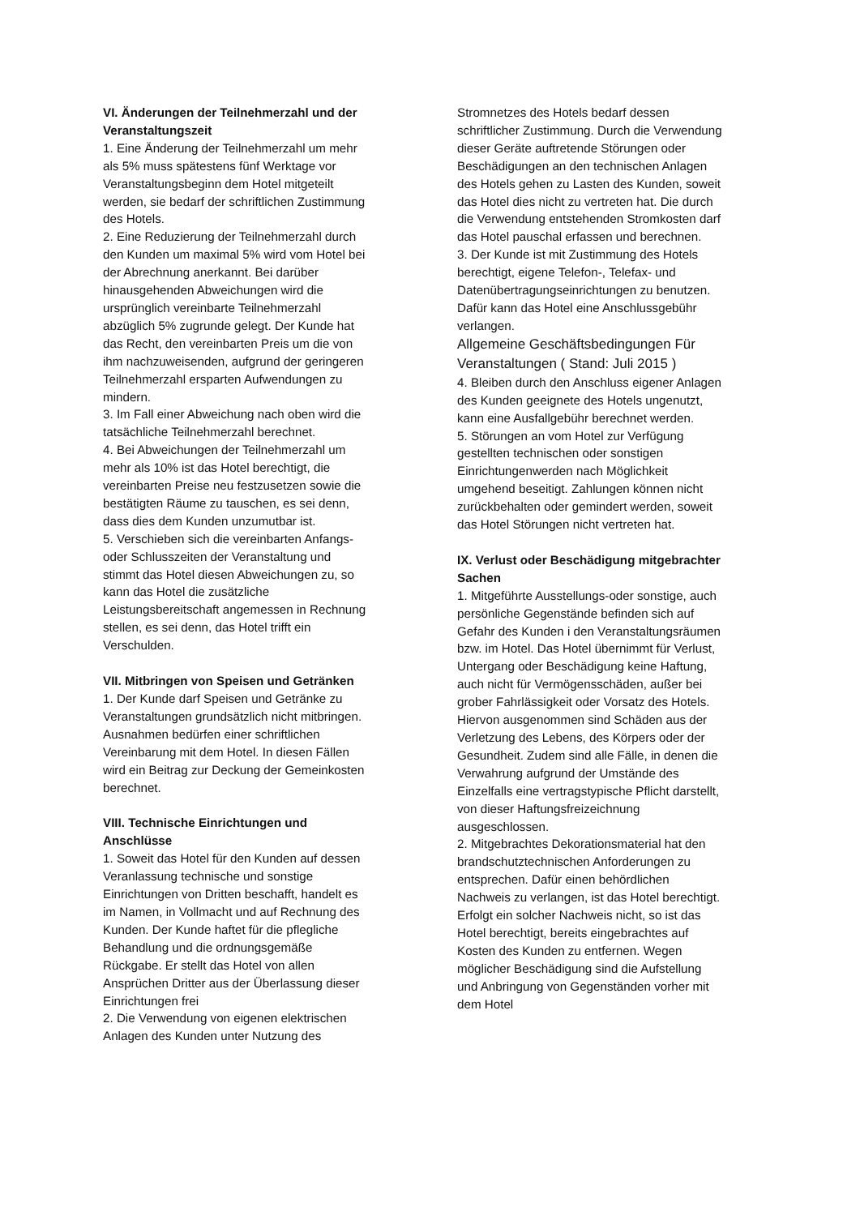VI. Änderungen der Teilnehmerzahl und der Veranstaltungszeit
1. Eine Änderung der Teilnehmerzahl um mehr als 5% muss spätestens fünf Werktage vor Veranstaltungsbeginn dem Hotel mitgeteilt werden, sie bedarf der schriftlichen Zustimmung des Hotels.
2. Eine Reduzierung der Teilnehmerzahl durch den Kunden um maximal 5% wird vom Hotel bei der Abrechnung anerkannt. Bei darüber hinausgehenden Abweichungen wird die ursprünglich vereinbarte Teilnehmerzahl abzüglich 5% zugrunde gelegt. Der Kunde hat das Recht, den vereinbarten Preis um die von ihm nachzuweisenden, aufgrund der geringeren Teilnehmerzahl ersparten Aufwendungen zu mindern.
3. Im Fall einer Abweichung nach oben wird die tatsächliche Teilnehmerzahl berechnet.
4. Bei Abweichungen der Teilnehmerzahl um mehr als 10% ist das Hotel berechtigt, die vereinbarten Preise neu festzusetzen sowie die bestätigten Räume zu tauschen, es sei denn, dass dies dem Kunden unzumutbar ist.
5. Verschieben sich die vereinbarten Anfangs- oder Schlusszeiten der Veranstaltung und stimmt das Hotel diesen Abweichungen zu, so kann das Hotel die zusätzliche Leistungsbereitschaft angemessen in Rechnung stellen, es sei denn, das Hotel trifft ein Verschulden.
VII. Mitbringen von Speisen und Getränken
1. Der Kunde darf Speisen und Getränke zu Veranstaltungen grundsätzlich nicht mitbringen. Ausnahmen bedürfen einer schriftlichen Vereinbarung mit dem Hotel. In diesen Fällen wird ein Beitrag zur Deckung der Gemeinkosten berechnet.
VIII. Technische Einrichtungen und Anschlüsse
1. Soweit das Hotel für den Kunden auf dessen Veranlassung technische und sonstige Einrichtungen von Dritten beschafft, handelt es im Namen, in Vollmacht und auf Rechnung des Kunden. Der Kunde haftet für die pflegliche Behandlung und die ordnungsgemäße Rückgabe. Er stellt das Hotel von allen Ansprüchen Dritter aus der Überlassung dieser Einrichtungen frei
2. Die Verwendung von eigenen elektrischen Anlagen des Kunden unter Nutzung des
Stromnetzes des Hotels bedarf dessen schriftlicher Zustimmung. Durch die Verwendung dieser Geräte auftretende Störungen oder Beschädigungen an den technischen Anlagen des Hotels gehen zu Lasten des Kunden, soweit das Hotel dies nicht zu vertreten hat. Die durch die Verwendung entstehenden Stromkosten darf das Hotel pauschal erfassen und berechnen.
3. Der Kunde ist mit Zustimmung des Hotels berechtigt, eigene Telefon-, Telefax- und Datenübertragungseinrichtungen zu benutzen. Dafür kann das Hotel eine Anschlussgebühr verlangen.
Allgemeine Geschäftsbedingungen Für Veranstaltungen ( Stand: Juli 2015 )
4. Bleiben durch den Anschluss eigener Anlagen des Kunden geeignete des Hotels ungenutzt, kann eine Ausfallgebühr berechnet werden.
5. Störungen an vom Hotel zur Verfügung gestellten technischen oder sonstigen Einrichtungenwerden nach Möglichkeit umgehend beseitigt. Zahlungen können nicht zurückbehalten oder gemindert werden, soweit das Hotel Störungen nicht vertreten hat.
IX. Verlust oder Beschädigung mitgebrachter Sachen
1. Mitgeführte Ausstellungs-oder sonstige, auch persönliche Gegenstände befinden sich auf Gefahr des Kunden i den Veranstaltungsräumen bzw. im Hotel. Das Hotel übernimmt für Verlust, Untergang oder Beschädigung keine Haftung, auch nicht für Vermögensschäden, außer bei grober Fahrlässigkeit oder Vorsatz des Hotels. Hiervon ausgenommen sind Schäden aus der Verletzung des Lebens, des Körpers oder der Gesundheit. Zudem sind alle Fälle, in denen die Verwahrung aufgrund der Umstände des Einzelfalls eine vertragstypische Pflicht darstellt, von dieser Haftungsfreizeichnung ausgeschlossen.
2. Mitgebrachtes Dekorationsmaterial hat den brandschutztechnischen Anforderungen zu entsprechen. Dafür einen behördlichen Nachweis zu verlangen, ist das Hotel berechtigt. Erfolgt ein solcher Nachweis nicht, so ist das Hotel berechtigt, bereits eingebrachtes auf Kosten des Kunden zu entfernen. Wegen möglicher Beschädigung sind die Aufstellung und Anbringung von Gegenständen vorher mit dem Hotel